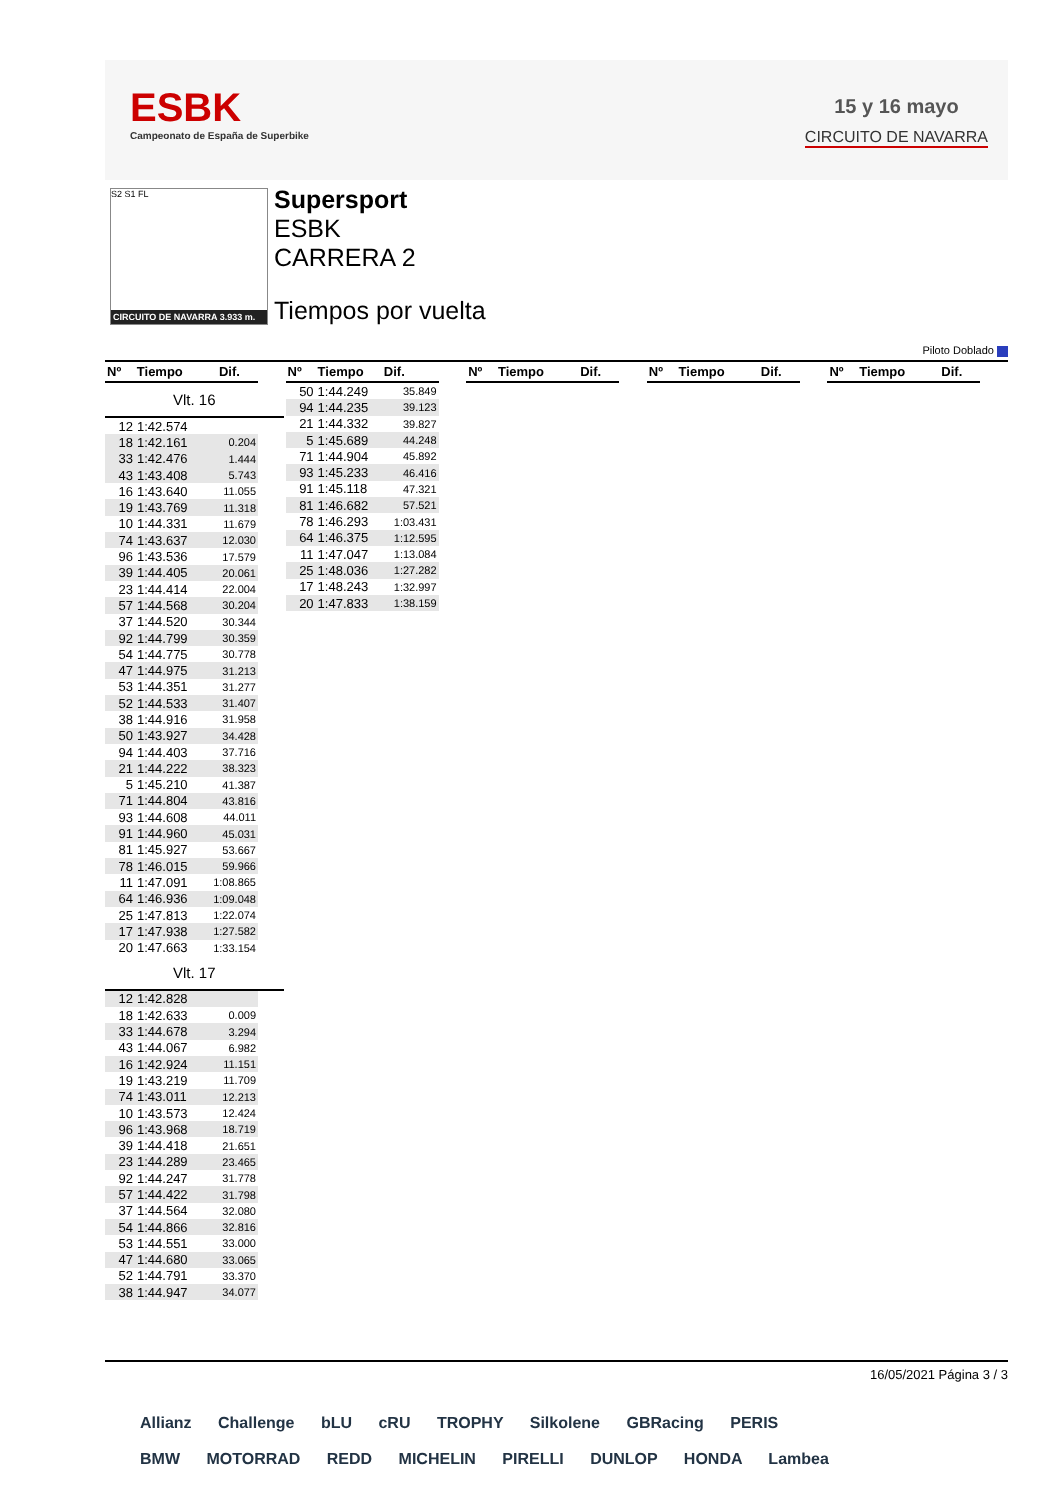ESBK
Campeonato de España de Superbike
15 y 16 mayo
CIRCUITO DE NAVARRA
S2 S1 FL
CIRCUITO DE NAVARRA 3.933 m.
Supersport
ESBK
CARRERA 2
Tiempos por vuelta
Piloto Doblado
| Nº | Tiempo | Dif. |
| --- | --- | --- |
Vlt. 16
| 12 | 1:42.574 | |
| 18 | 1:42.161 | 0.204 |
| 33 | 1:42.476 | 1.444 |
| 43 | 1:43.408 | 5.743 |
| 16 | 1:43.640 | 11.055 |
| 19 | 1:43.769 | 11.318 |
| 10 | 1:44.331 | 11.679 |
| 74 | 1:43.637 | 12.030 |
| 96 | 1:43.536 | 17.579 |
| 39 | 1:44.405 | 20.061 |
| 23 | 1:44.414 | 22.004 |
| 57 | 1:44.568 | 30.204 |
| 37 | 1:44.520 | 30.344 |
| 92 | 1:44.799 | 30.359 |
| 54 | 1:44.775 | 30.778 |
| 47 | 1:44.975 | 31.213 |
| 53 | 1:44.351 | 31.277 |
| 52 | 1:44.533 | 31.407 |
| 38 | 1:44.916 | 31.958 |
| 50 | 1:43.927 | 34.428 |
| 94 | 1:44.403 | 37.716 |
| 21 | 1:44.222 | 38.323 |
| 5 | 1:45.210 | 41.387 |
| 71 | 1:44.804 | 43.816 |
| 93 | 1:44.608 | 44.011 |
| 91 | 1:44.960 | 45.031 |
| 81 | 1:45.927 | 53.667 |
| 78 | 1:46.015 | 59.966 |
| 11 | 1:47.091 | 1:08.865 |
| 64 | 1:46.936 | 1:09.048 |
| 25 | 1:47.813 | 1:22.074 |
| 17 | 1:47.938 | 1:27.582 |
| 20 | 1:47.663 | 1:33.154 |
Vlt. 17
| 12 | 1:42.828 | |
| 18 | 1:42.633 | 0.009 |
| 33 | 1:44.678 | 3.294 |
| 43 | 1:44.067 | 6.982 |
| 16 | 1:42.924 | 11.151 |
| 19 | 1:43.219 | 11.709 |
| 74 | 1:43.011 | 12.213 |
| 10 | 1:43.573 | 12.424 |
| 96 | 1:43.968 | 18.719 |
| 39 | 1:44.418 | 21.651 |
| 23 | 1:44.289 | 23.465 |
| 92 | 1:44.247 | 31.778 |
| 57 | 1:44.422 | 31.798 |
| 37 | 1:44.564 | 32.080 |
| 54 | 1:44.866 | 32.816 |
| 53 | 1:44.551 | 33.000 |
| 47 | 1:44.680 | 33.065 |
| 52 | 1:44.791 | 33.370 |
| 38 | 1:44.947 | 34.077 |
| Nº | Tiempo | Dif. |
| --- | --- | --- |
| 50 | 1:44.249 | 35.849 |
| 94 | 1:44.235 | 39.123 |
| 21 | 1:44.332 | 39.827 |
| 5 | 1:45.689 | 44.248 |
| 71 | 1:44.904 | 45.892 |
| 93 | 1:45.233 | 46.416 |
| 91 | 1:45.118 | 47.321 |
| 81 | 1:46.682 | 57.521 |
| 78 | 1:46.293 | 1:03.431 |
| 64 | 1:46.375 | 1:12.595 |
| 11 | 1:47.047 | 1:13.084 |
| 25 | 1:48.036 | 1:27.282 |
| 17 | 1:48.243 | 1:32.997 |
| 20 | 1:47.833 | 1:38.159 |
| Nº | Tiempo | Dif. |
| --- | --- | --- |
| Nº | Tiempo | Dif. |
| --- | --- | --- |
| Nº | Tiempo | Dif. |
| --- | --- | --- |
16/05/2021 Página 3 / 3
Allianz Challenge bLU cRU TROPHY Silkolene GBRacing PERIS
BMW MOTORRAD REDD MICHELIN PIRELLI DUNLOP HONDA Lambea